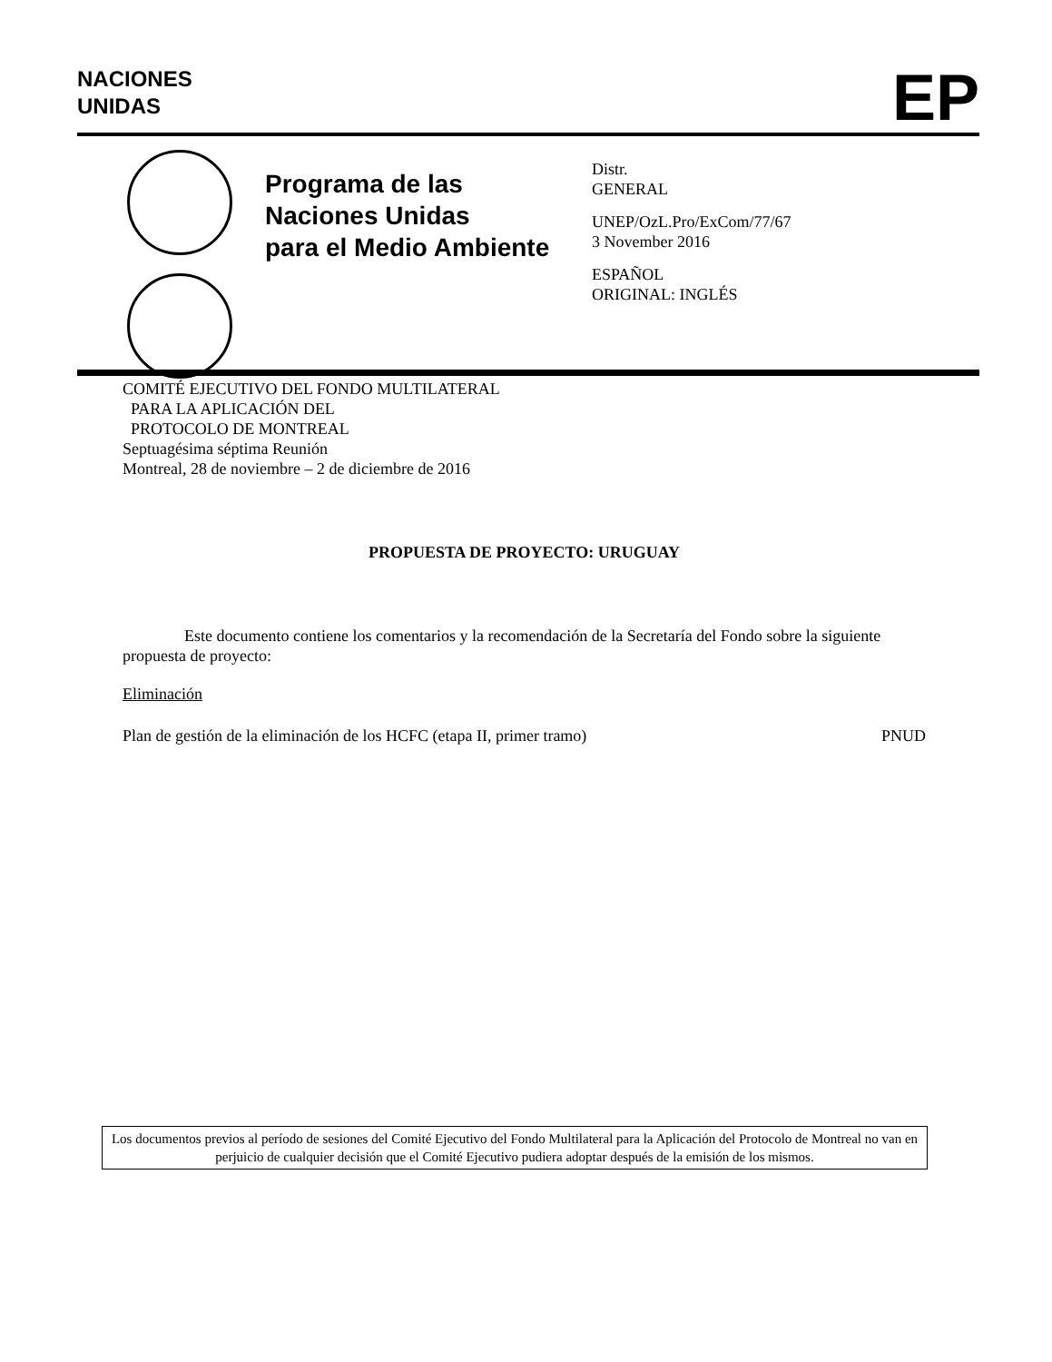NACIONES
UNIDAS
EP
Programa de las
Naciones Unidas
para el Medio Ambiente
Distr.
GENERAL
UNEP/OzL.Pro/ExCom/77/67
3 November 2016
ESPAÑOL
ORIGINAL: INGLÉS
COMITÉ EJECUTIVO DEL FONDO MULTILATERAL
PARA LA APLICACIÓN DEL
PROTOCOLO DE MONTREAL
Septuagésima séptima Reunión
Montreal, 28 de noviembre – 2 de diciembre de 2016
PROPUESTA DE PROYECTO: URUGUAY
Este documento contiene los comentarios y la recomendación de la Secretaría del Fondo sobre la siguiente propuesta de proyecto:
Eliminación
Plan de gestión de la eliminación de los HCFC (etapa II, primer tramo) PNUD
Los documentos previos al período de sesiones del Comité Ejecutivo del Fondo Multilateral para la Aplicación del Protocolo de Montreal no van en perjuicio de cualquier decisión que el Comité Ejecutivo pudiera adoptar después de la emisión de los mismos.